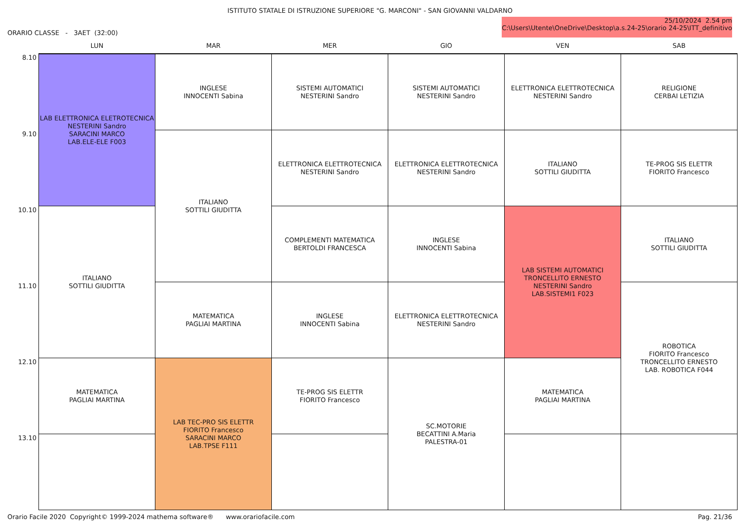ISTITUTO STATALE DI ISTRUZIONE SUPERIORE "G. MARCONI" - SAN GIOVANNI VALDARNO
ORARIO CLASSE - 3AET (32:00)
25/10/2024 2.54 pm
C:\Users\Utente\OneDrive\Desktop\a.s.24-25\orario 24-25\ITT_definitivo
| | LUN | MAR | MER | GIO | VEN | SAB |
| --- | --- | --- | --- | --- | --- | --- |
| 8.10 | LAB ELETTRONICA ELETROTECNICA NESTERINI Sandro SARACINI MARCO LAB.ELE-ELE F003 | INGLESE INNOCENTI Sabina | SISTEMI AUTOMATICI NESTERINI Sandro | SISTEMI AUTOMATICI NESTERINI Sandro | ELETTRONICA ELETTROTECNICA NESTERINI Sandro | RELIGIONE CERBAI LETIZIA |
| 9.10 | | ITALIANO SOTTILI GIUDITTA | ELETTRONICA ELETTROTECNICA NESTERINI Sandro | ELETTRONICA ELETTROTECNICA NESTERINI Sandro | ITALIANO SOTTILI GIUDITTA | TE-PROG SIS ELETTR FIORITO Francesco |
| 10.10 | ITALIANO SOTTILI GIUDITTA | | COMPLEMENTI MATEMATICA BERTOLDI FRANCESCA | INGLESE INNOCENTI Sabina | LAB SISTEMI AUTOMATICI TRONCELLITO ERNESTO NESTERINI Sandro LAB.SISTEMI1 F023 | ITALIANO SOTTILI GIUDITTA |
| 11.10 | | MATEMATICA PAGLIAI MARTINA | INGLESE INNOCENTI Sabina | ELETTRONICA ELETTROTECNICA NESTERINI Sandro | | ROBOTICA FIORITO Francesco TRONCELLITO ERNESTO LAB. ROBOTICA F044 |
| 12.10 | MATEMATICA PAGLIAI MARTINA | LAB TEC-PRO SIS ELETTR FIORITO Francesco SARACINI MARCO LAB.TPSE F111 | TE-PROG SIS ELETTR FIORITO Francesco | SC.MOTORIE BECATTINI A.Maria PALESTRA-01 | MATEMATICA PAGLIAI MARTINA | |
| 13.10 | | | | | | |
Orario Facile 2020 Copyright© 1999-2024 mathema software® www.orariofacile.com
Pag. 21/36